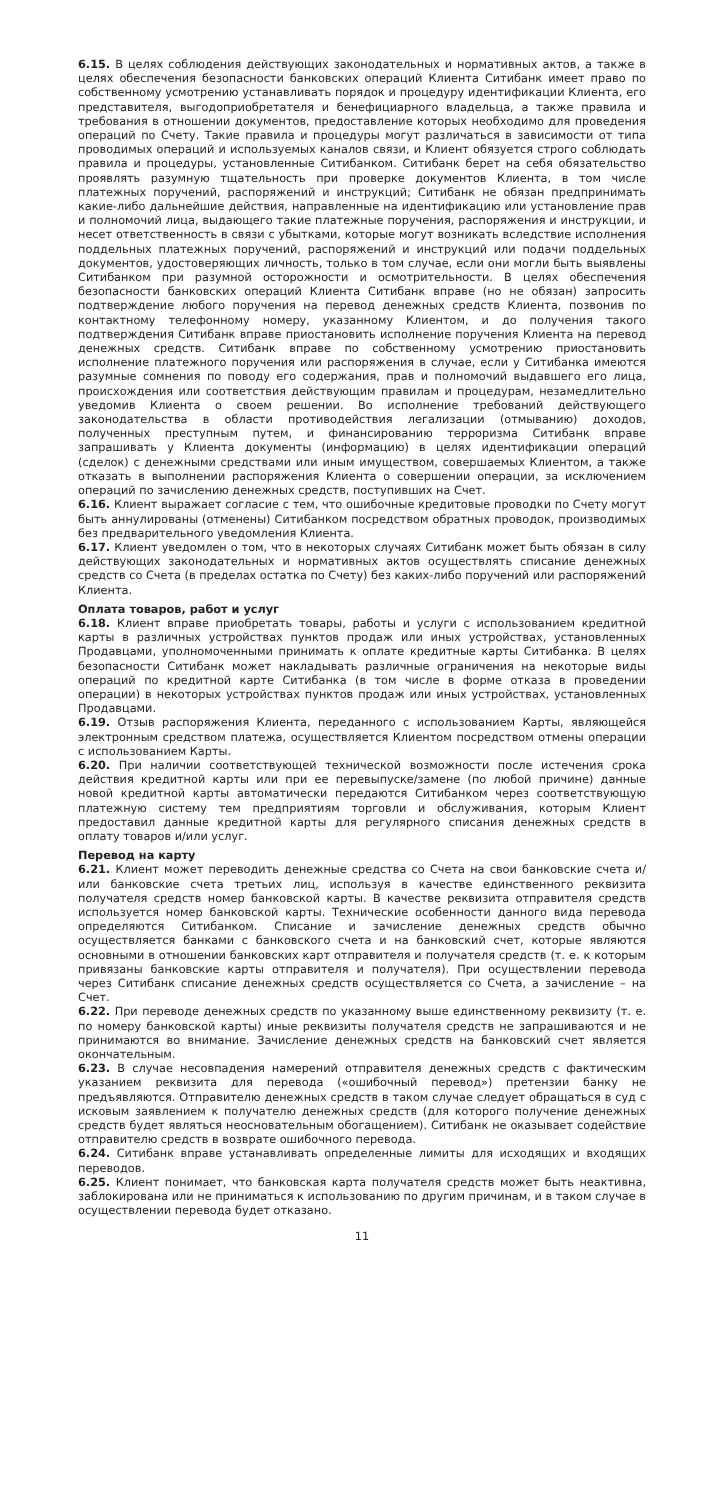6.15. В целях соблюдения действующих законодательных и нормативных актов, а также в целях обеспечения безопасности банковских операций Клиента Ситибанк имеет право по собственному усмотрению устанавливать порядок и процедуру идентификации Клиента, его представителя, выгодоприобретателя и бенефициарного владельца, а также правила и требования в отношении документов, предоставление которых необходимо для проведения операций по Счету. Такие правила и процедуры могут различаться в зависимости от типа проводимых операций и используемых каналов связи, и Клиент обязуется строго соблюдать правила и процедуры, установленные Ситибанком. Ситибанк берет на себя обязательство проявлять разумную тщательность при проверке документов Клиента, в том числе платежных поручений, распоряжений и инструкций; Ситибанк не обязан предпринимать какие-либо дальнейшие действия, направленные на идентификацию или установление прав и полномочий лица, выдающего такие платежные поручения, распоряжения и инструкции, и несет ответственность в связи с убытками, которые могут возникать вследствие исполнения поддельных платежных поручений, распоряжений и инструкций или подачи поддельных документов, удостоверяющих личность, только в том случае, если они могли быть выявлены Ситибанком при разумной осторожности и осмотрительности. В целях обеспечения безопасности банковских операций Клиента Ситибанк вправе (но не обязан) запросить подтверждение любого поручения на перевод денежных средств Клиента, позвонив по контактному телефонному номеру, указанному Клиентом, и до получения такого подтверждения Ситибанк вправе приостановить исполнение поручения Клиента на перевод денежных средств. Ситибанк вправе по собственному усмотрению приостановить исполнение платежного поручения или распоряжения в случае, если у Ситибанка имеются разумные сомнения по поводу его содержания, прав и полномочий выдавшего его лица, происхождения или соответствия действующим правилам и процедурам, незамедлительно уведомив Клиента о своем решении. Во исполнение требований действующего законодательства в области противодействия легализации (отмыванию) доходов, полученных преступным путем, и финансированию терроризма Ситибанк вправе запрашивать у Клиента документы (информацию) в целях идентификации операций (сделок) с денежными средствами или иным имуществом, совершаемых Клиентом, а также отказать в выполнении распоряжения Клиента о совершении операции, за исключением операций по зачислению денежных средств, поступивших на Счет.
6.16. Клиент выражает согласие с тем, что ошибочные кредитовые проводки по Счету могут быть аннулированы (отменены) Ситибанком посредством обратных проводок, производимых без предварительного уведомления Клиента.
6.17. Клиент уведомлен о том, что в некоторых случаях Ситибанк может быть обязан в силу действующих законодательных и нормативных актов осуществлять списание денежных средств со Счета (в пределах остатка по Счету) без каких-либо поручений или распоряжений Клиента.
Оплата товаров, работ и услуг
6.18. Клиент вправе приобретать товары, работы и услуги с использованием кредитной карты в различных устройствах пунктов продаж или иных устройствах, установленных Продавцами, уполномоченными принимать к оплате кредитные карты Ситибанка. В целях безопасности Ситибанк может накладывать различные ограничения на некоторые виды операций по кредитной карте Ситибанка (в том числе в форме отказа в проведении операции) в некоторых устройствах пунктов продаж или иных устройствах, установленных Продавцами.
6.19. Отзыв распоряжения Клиента, переданного с использованием Карты, являющейся электронным средством платежа, осуществляется Клиентом посредством отмены операции с использованием Карты.
6.20. При наличии соответствующей технической возможности после истечения срока действия кредитной карты или при ее перевыпуске/замене (по любой причине) данные новой кредитной карты автоматически передаются Ситибанком через соответствующую платежную систему тем предприятиям торговли и обслуживания, которым Клиент предоставил данные кредитной карты для регулярного списания денежных средств в оплату товаров и/или услуг.
Перевод на карту
6.21. Клиент может переводить денежные средства со Счета на свои банковские счета и/или банковские счета третьих лиц, используя в качестве единственного реквизита получателя средств номер банковской карты. В качестве реквизита отправителя средств используется номер банковской карты. Технические особенности данного вида перевода определяются Ситибанком. Списание и зачисление денежных средств обычно осуществляется банками с банковского счета и на банковский счет, которые являются основными в отношении банковских карт отправителя и получателя средств (т. е. к которым привязаны банковские карты отправителя и получателя). При осуществлении перевода через Ситибанк списание денежных средств осуществляется со Счета, а зачисление – на Счет.
6.22. При переводе денежных средств по указанному выше единственному реквизиту (т. е. по номеру банковской карты) иные реквизиты получателя средств не запрашиваются и не принимаются во внимание. Зачисление денежных средств на банковский счет является окончательным.
6.23. В случае несовпадения намерений отправителя денежных средств с фактическим указанием реквизита для перевода («ошибочный перевод») претензии банку не предъявляются. Отправителю денежных средств в таком случае следует обращаться в суд с исковым заявлением к получателю денежных средств (для которого получение денежных средств будет являться неосновательным обогащением). Ситибанк не оказывает содействие отправителю средств в возврате ошибочного перевода.
6.24. Ситибанк вправе устанавливать определенные лимиты для исходящих и входящих переводов.
6.25. Клиент понимает, что банковская карта получателя средств может быть неактивна, заблокирована или не приниматься к использованию по другим причинам, и в таком случае в осуществлении перевода будет отказано.
11